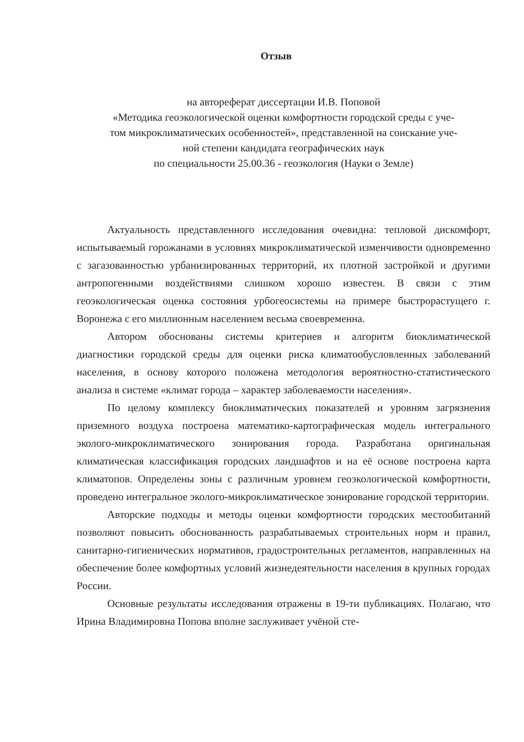Отзыв
на автореферат диссертации И.В. Поповой
«Методика геоэкологической оценки комфортности городской среды с уче-
том микроклиматических особенностей», представленной на соискание уче-
ной степени кандидата географических наук
по специальности 25.00.36 - геоэкология (Науки о Земле)
Актуальность представленного исследования очевидна: тепловой дискомфорт, испытываемый горожанами в условиях микроклиматической изменчивости одновременно с загазованностью урбанизированных территорий, их плотной застройкой и другими антропогенными воздействиями слишком хорошо известен. В связи с этим геоэкологическая оценка состояния урбогеосистемы на примере быстрорастущего г. Воронежа с его миллионным населением весьма своевременна.
Автором обоснованы системы критериев и алгоритм биоклиматической диагностики городской среды для оценки риска климатообусловленных заболеваний населения, в основу которого положена методология вероятностно-статистического анализа в системе «климат города – характер заболеваемости населения».
По целому комплексу биоклиматических показателей и уровням загрязнения приземного воздуха построена математико-картографическая модель интегрального эколого-микроклиматического зонирования города. Разработана оригинальная климатическая классификация городских ландшафтов и на её основе построена карта климатопов. Определены зоны с различным уровнем геоэкологической комфортности, проведено интегральное эколого-микроклиматическое зонирование городской территории.
Авторские подходы и методы оценки комфортности городских местообитаний позволяют повысить обоснованность разрабатываемых строительных норм и правил, санитарно-гигиенических нормативов, градостроительных регламентов, направленных на обеспечение более комфортных условий жизнедеятельности населения в крупных городах России.
Основные результаты исследования отражены в 19-ти публикациях. Полагаю, что Ирина Владимировна Попова вполне заслуживает учёной сте-